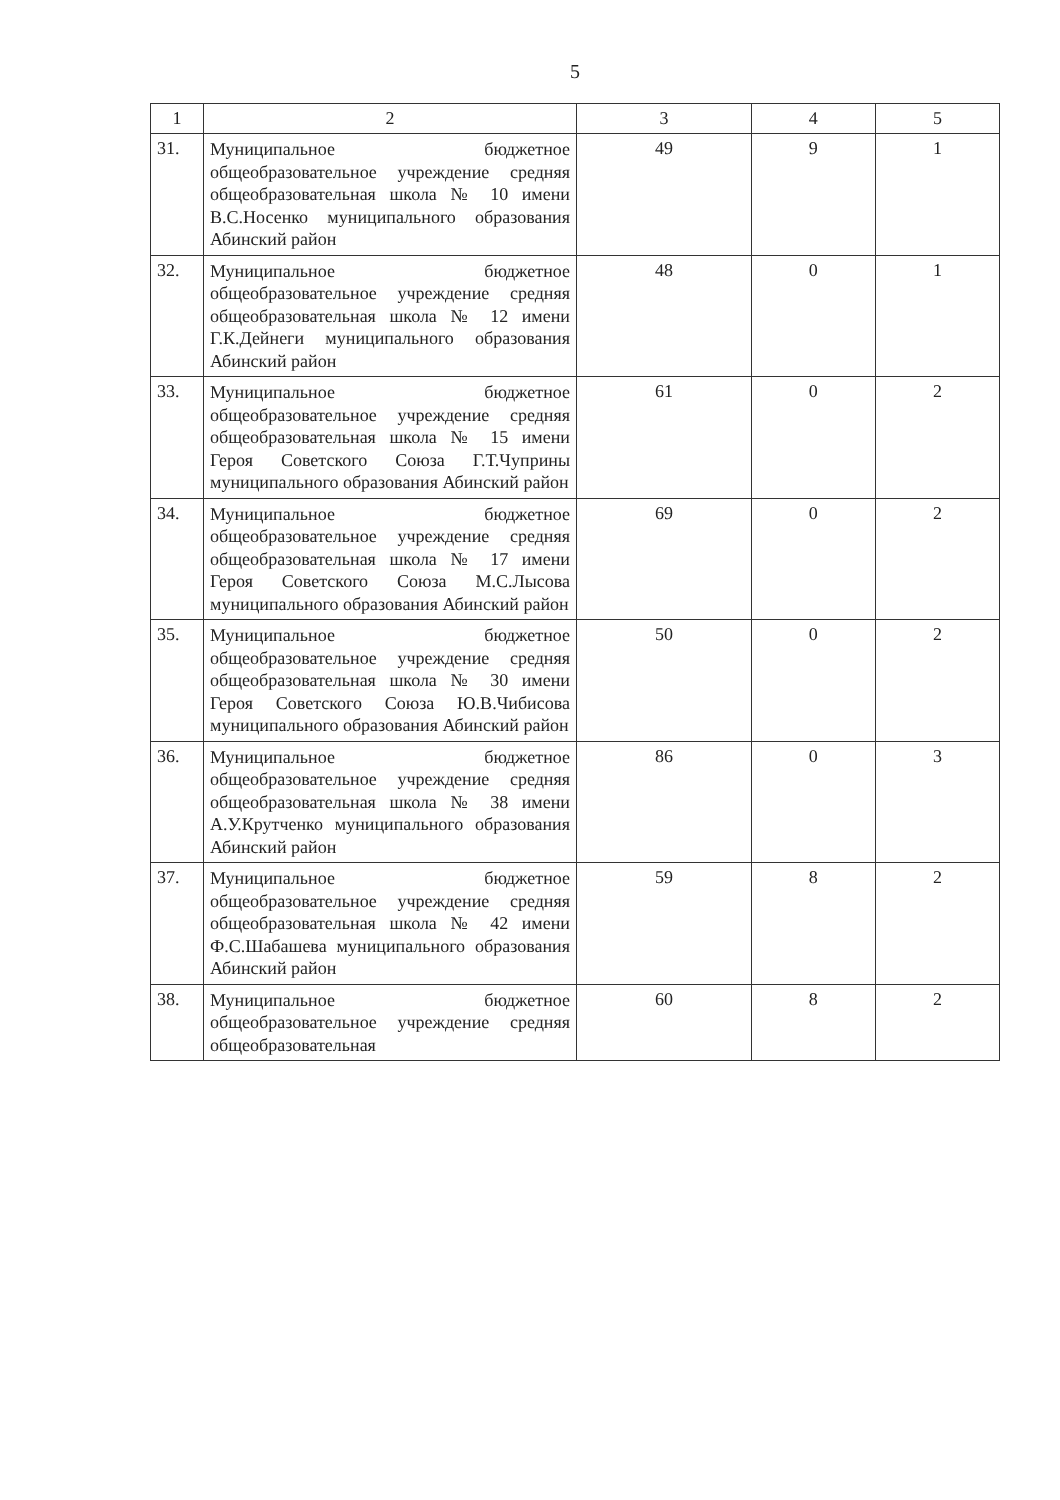5
| 1 | 2 | 3 | 4 | 5 |
| --- | --- | --- | --- | --- |
| 31. | Муниципальное бюджетное общеобразовательное учреждение средняя общеобразовательная школа № 10 имени В.С.Носенко муниципального образования Абинский район | 49 | 9 | 1 |
| 32. | Муниципальное бюджетное общеобразовательное учреждение средняя общеобразовательная школа № 12 имени Г.К.Дейнеги муниципального образования Абинский район | 48 | 0 | 1 |
| 33. | Муниципальное бюджетное общеобразовательное учреждение средняя общеобразовательная школа № 15 имени Героя Советского Союза Г.Т.Чуприны муниципального образования Абинский район | 61 | 0 | 2 |
| 34. | Муниципальное бюджетное общеобразовательное учреждение средняя общеобразовательная школа № 17 имени Героя Советского Союза М.С.Лысова муниципального образования Абинский район | 69 | 0 | 2 |
| 35. | Муниципальное бюджетное общеобразовательное учреждение средняя общеобразовательная школа № 30 имени Героя Советского Союза Ю.В.Чибисова муниципального образования Абинский район | 50 | 0 | 2 |
| 36. | Муниципальное бюджетное общеобразовательное учреждение средняя общеобразовательная школа № 38 имени А.У.Крутченко муниципального образования Абинский район | 86 | 0 | 3 |
| 37. | Муниципальное бюджетное общеобразовательное учреждение средняя общеобразовательная школа № 42 имени Ф.С.Шабашева муниципального образования Абинский район | 59 | 8 | 2 |
| 38. | Муниципальное бюджетное общеобразовательное учреждение средняя общеобразовательная | 60 | 8 | 2 |